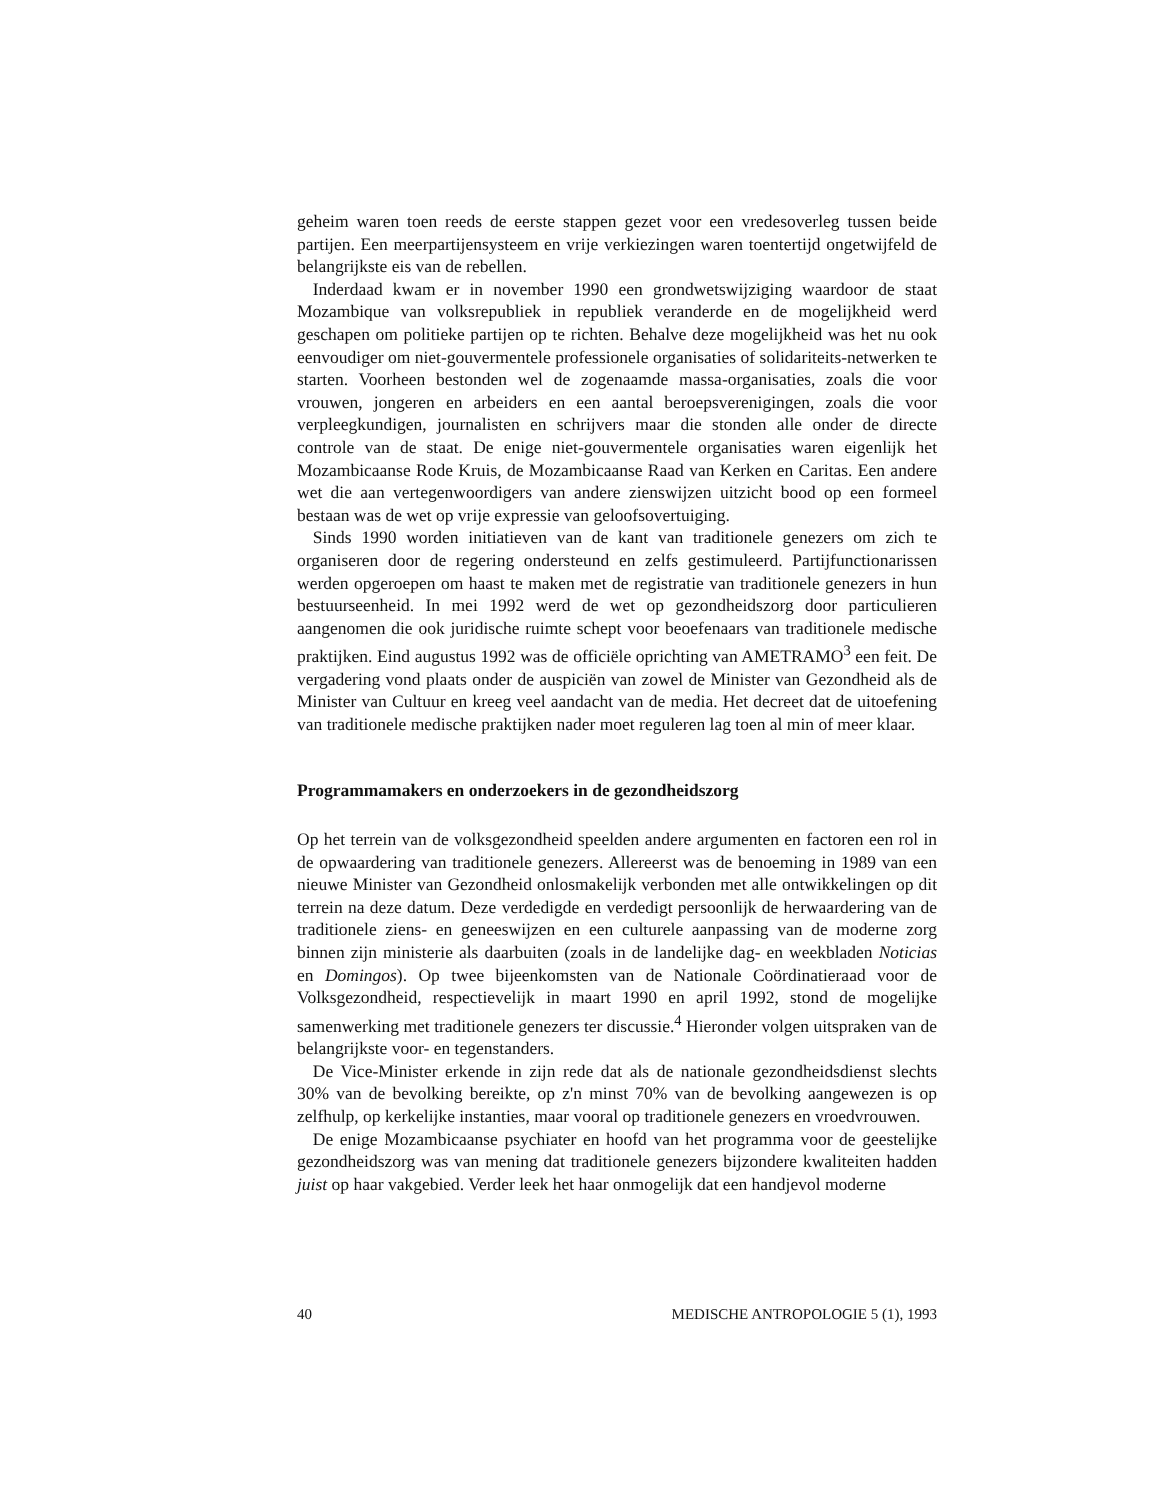geheim waren toen reeds de eerste stappen gezet voor een vredesoverleg tussen beide partijen. Een meerpartijensysteem en vrije verkiezingen waren toentertijd ongetwijfeld de belangrijkste eis van de rebellen.
Inderdaad kwam er in november 1990 een grondwetswijziging waardoor de staat Mozambique van volksrepubliek in republiek veranderde en de mogelijkheid werd geschapen om politieke partijen op te richten. Behalve deze mogelijkheid was het nu ook eenvoudiger om niet-gouvermentele professionele organisaties of solidariteits-netwerken te starten. Voorheen bestonden wel de zogenaamde massa-organisaties, zoals die voor vrouwen, jongeren en arbeiders en een aantal beroepsverenigingen, zoals die voor verpleegkundigen, journalisten en schrijvers maar die stonden alle onder de directe controle van de staat. De enige niet-gouvermentele organisaties waren eigenlijk het Mozambicaanse Rode Kruis, de Mozambicaanse Raad van Kerken en Caritas. Een andere wet die aan vertegenwoordigers van andere zienswijzen uitzicht bood op een formeel bestaan was de wet op vrije expressie van geloofsovertuiging.
Sinds 1990 worden initiatieven van de kant van traditionele genezers om zich te organiseren door de regering ondersteund en zelfs gestimuleerd. Partijfunctionarissen werden opgeroepen om haast te maken met de registratie van traditionele genezers in hun bestuurseenheid. In mei 1992 werd de wet op gezondheidszorg door particulieren aangenomen die ook juridische ruimte schept voor beoefenaars van traditionele medische praktijken. Eind augustus 1992 was de officiële oprichting van AMETRAMO<sup>3</sup> een feit. De vergadering vond plaats onder de auspiciën van zowel de Minister van Gezondheid als de Minister van Cultuur en kreeg veel aandacht van de media. Het decreet dat de uitoefening van traditionele medische praktijken nader moet reguleren lag toen al min of meer klaar.
Programmamakers en onderzoekers in de gezondheidszorg
Op het terrein van de volksgezondheid speelden andere argumenten en factoren een rol in de opwaardering van traditionele genezers. Allereerst was de benoeming in 1989 van een nieuwe Minister van Gezondheid onlosmakelijk verbonden met alle ontwikkelingen op dit terrein na deze datum. Deze verdedigde en verdedigt persoonlijk de herwaardering van de traditionele ziens- en geneeswijzen en een culturele aanpassing van de moderne zorg binnen zijn ministerie als daarbuiten (zoals in de landelijke dag- en weekbladen Noticias en Domingos). Op twee bijeenkomsten van de Nationale Coördinatieraad voor de Volksgezondheid, respectievelijk in maart 1990 en april 1992, stond de mogelijke samenwerking met traditionele genezers ter discussie.<sup>4</sup> Hieronder volgen uitspraken van de belangrijkste voor- en tegenstanders.
De Vice-Minister erkende in zijn rede dat als de nationale gezondheidsdienst slechts 30% van de bevolking bereikte, op z'n minst 70% van de bevolking aangewezen is op zelfhulp, op kerkelijke instanties, maar vooral op traditionele genezers en vroedvrouwen.
De enige Mozambicaanse psychiater en hoofd van het programma voor de geestelijke gezondheidszorg was van mening dat traditionele genezers bijzondere kwaliteiten hadden juist op haar vakgebied. Verder leek het haar onmogelijk dat een handjevol moderne
40 MEDISCHE ANTROPOLOGIE 5 (1), 1993